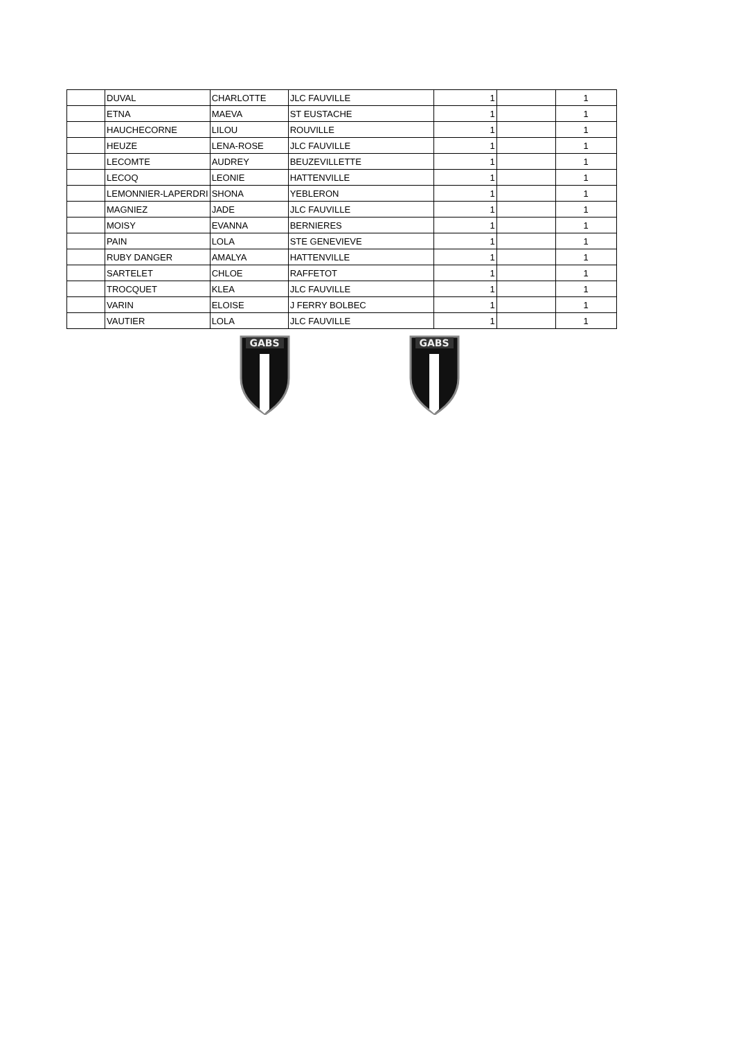| | DUVAL | CHARLOTTE | JLC FAUVILLE | 1 | | 1 |
| | ETNA | MAEVA | ST EUSTACHE | 1 | | 1 |
| | HAUCHECORNE | LILOU | ROUVILLE | 1 | | 1 |
| | HEUZE | LENA-ROSE | JLC FAUVILLE | 1 | | 1 |
| | LECOMTE | AUDREY | BEUZEVILLETTE | 1 | | 1 |
| | LECOQ | LEONIE | HATTENVILLE | 1 | | 1 |
| | LEMONNIER-LAPERDRI | SHONA | YEBLERON | 1 | | 1 |
| | MAGNIEZ | JADE | JLC FAUVILLE | 1 | | 1 |
| | MOISY | EVANNA | BERNIERES | 1 | | 1 |
| | PAIN | LOLA | STE GENEVIEVE | 1 | | 1 |
| | RUBY DANGER | AMALYA | HATTENVILLE | 1 | | 1 |
| | SARTELET | CHLOE | RAFFETOT | 1 | | 1 |
| | TROCQUET | KLEA | JLC FAUVILLE | 1 | | 1 |
| | VARIN | ELOISE | J FERRY BOLBEC | 1 | | 1 |
| | VAUTIER | LOLA | JLC FAUVILLE | 1 | | 1 |
GABS
GABS